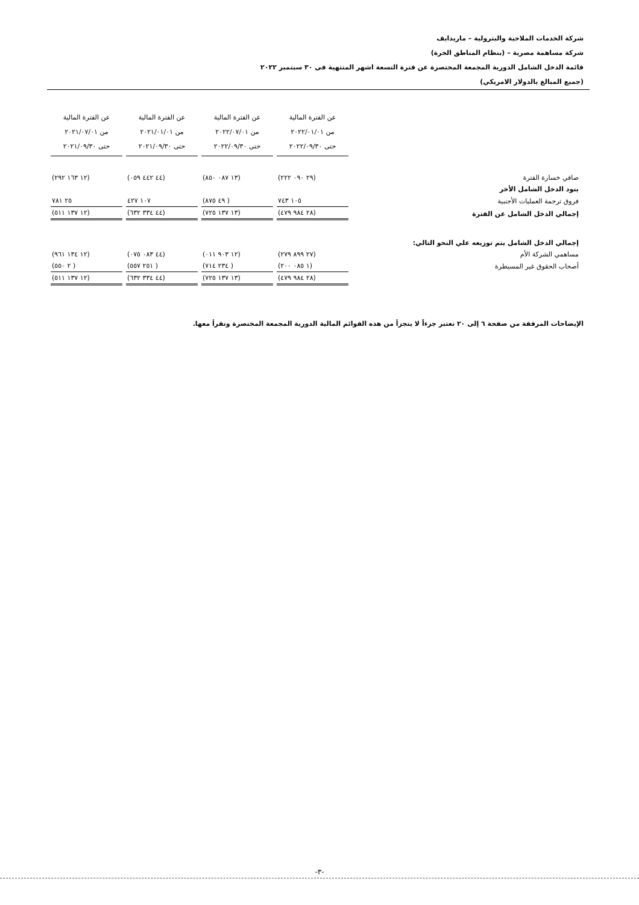شركة الخدمات الملاحية والبترولية – ماريدايف
شركة مساهمة مصرية – (بنظام المناطق الحرة)
قائمة الدخل الشامل الدورية المجمعة المختصرة عن فترة التسعة اشهر المنتهية فى ٣٠ سبتمبر ٢٠٢٢
(جميع المبالغ بالدولار الامريكي)
| | عن الفترة المالية من ٢٠٢٢/٠١/٠١ حتى ٢٠٢٢/٠٩/٣٠ | عن الفترة المالية من ٢٠٢٢/٠٧/٠١ حتى ٢٠٢٢/٠٩/٣٠ | عن الفترة المالية من ٢٠٢١/٠١/٠١ حتى ٢٠٢١/٠٩/٣٠ | عن الفترة المالية من ٢٠٢١/٠٧/٠١ حتى ٢٠٢١/٠٩/٣٠ |
| صافي خسارة الفترة | (٢٩ ٠٩٠ ٢٢٢) | (١٣ ٠٨٧ ٨٥٠) | (٤٤ ٤٤٢ ٠٥٩) | (١٢ ١٦٣ ٢٩٢) |
| بنود الدخل الشامل الأخر | | | | |
| فروق ترجمة العمليات الأجنبية | ١٠٥ ٧٤٣ | ( ٤٩ ٨٧٥) | ١٠٧ ٤٢٧ | ٢٥ ٧٨١ |
| إجمالي الدخل الشامل عن الفترة | (٢٨ ٩٨٤ ٤٧٩) | (١٣ ١٣٧ ٧٢٥) | (٤٤ ٣٣٤ ٦٣٢) | (١٢ ١٣٧ ٥١١) |
| إجمالي الدخل الشامل يتم توزيعه علي النحو التالي: | | | | |
| مساهمي الشركة الأم | (٢٧ ٨٩٩ ٢٧٩) | (١٢ ٩٠٣ ٠١١) | (٤٤ ٠٨٣ ٠٧٥) | (١٢ ١٣٤ ٩٦١) |
| أصحاب الحقوق غير المسيطرة | (١ ٠٨٥ ٢٠٠) | ( ٢٣٤ ٧١٤) | ( ٢٥١ ٥٥٧) | ( ٢ ٥٥٠) |
| | (٢٨ ٩٨٤ ٤٧٩) | (١٣ ١٣٧ ٧٢٥) | (٤٤ ٣٣٤ ٦٣٢) | (١٢ ١٣٧ ٥١١) |
الإيضاحات المرفقة من صفحة ٦ إلى ٢٠ تعتبر جزءاً لا يتجزأ من هذه القوائم المالية الدورية المجمعة المختصرة وتقرأ معها.
-٣-